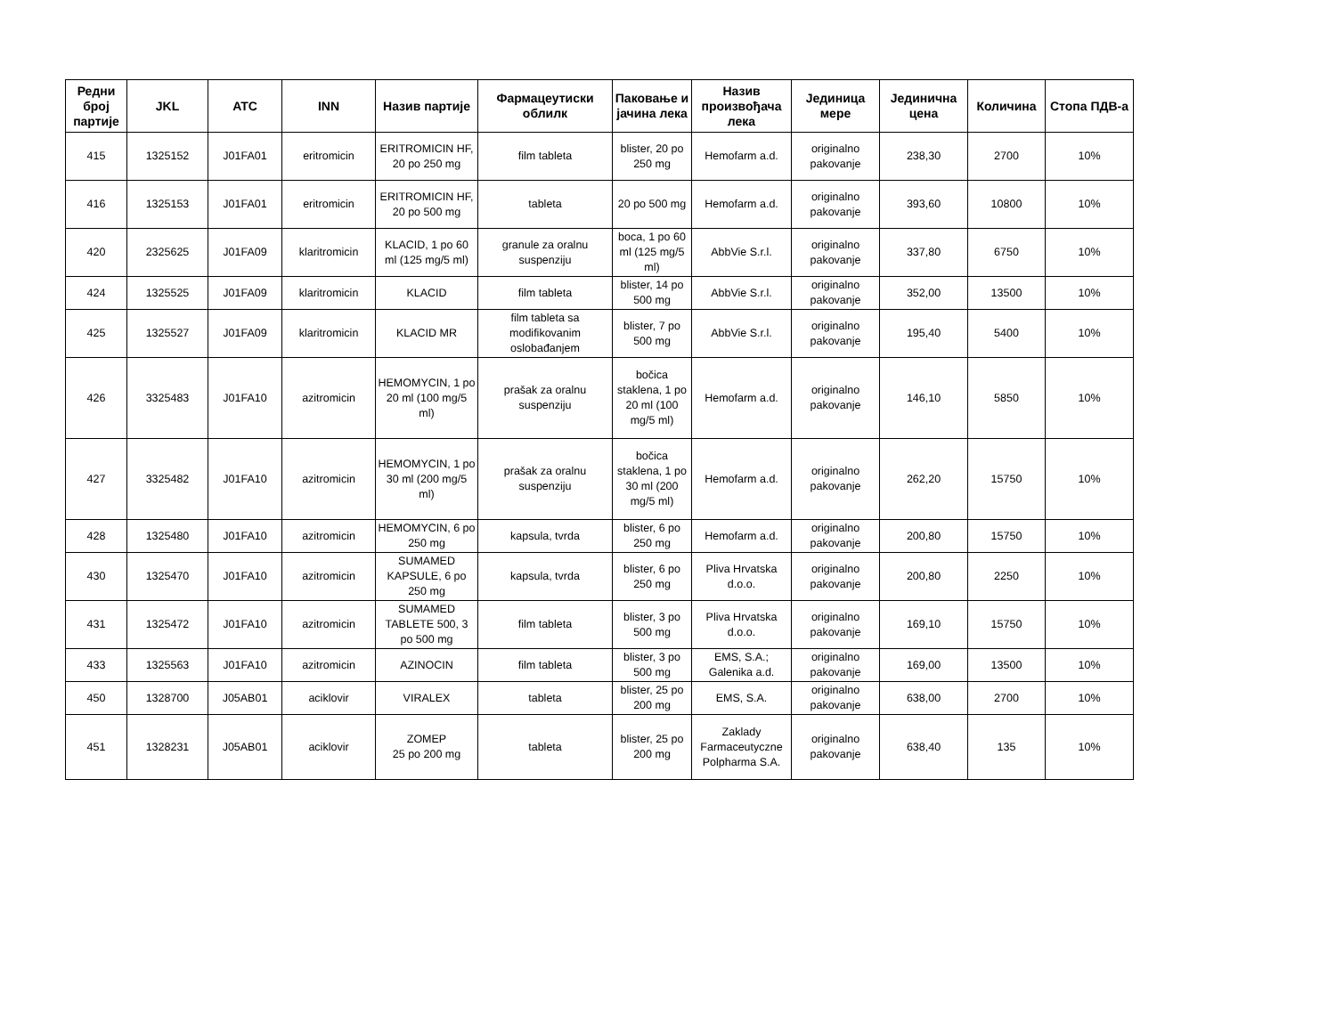| Редни број партије | JKL | ATC | INN | Назив партије | Фармацеутиски облилк | Паковање и јачина лека | Назив произвођача лека | Јединица мере | Јединична цена | Количина | Стопа ПДВ-а |
| --- | --- | --- | --- | --- | --- | --- | --- | --- | --- | --- | --- |
| 415 | 1325152 | J01FA01 | eritromicin | ERITROMICIN HF, 20 po 250 mg | film tableta | blister, 20 po 250 mg | Hemofarm a.d. | originalno pakovanje | 238,30 | 2700 | 10% |
| 416 | 1325153 | J01FA01 | eritromicin | ERITROMICIN HF, 20 po 500 mg | tableta | 20 po 500 mg | Hemofarm a.d. | originalno pakovanje | 393,60 | 10800 | 10% |
| 420 | 2325625 | J01FA09 | klaritromicin | KLACID, 1 po 60 ml (125 mg/5 ml) | granule za oralnu suspenziju | boca, 1 po 60 ml (125 mg/5 ml) | AbbVie S.r.l. | originalno pakovanje | 337,80 | 6750 | 10% |
| 424 | 1325525 | J01FA09 | klaritromicin | KLACID | film tableta | blister, 14 po 500 mg | AbbVie S.r.l. | originalno pakovanje | 352,00 | 13500 | 10% |
| 425 | 1325527 | J01FA09 | klaritromicin | KLACID MR | film tableta sa modifikovanim oslobađanjem | blister, 7 po 500 mg | AbbVie S.r.l. | originalno pakovanje | 195,40 | 5400 | 10% |
| 426 | 3325483 | J01FA10 | azitromicin | HEMOMYCIN, 1 po 20 ml (100 mg/5 ml) | prašak za oralnu suspenziju | bočica staklena, 1 po 20 ml (100 mg/5 ml) | Hemofarm a.d. | originalno pakovanje | 146,10 | 5850 | 10% |
| 427 | 3325482 | J01FA10 | azitromicin | HEMOMYCIN, 1 po 30 ml (200 mg/5 ml) | prašak za oralnu suspenziju | bočica staklena, 1 po 30 ml (200 mg/5 ml) | Hemofarm a.d. | originalno pakovanje | 262,20 | 15750 | 10% |
| 428 | 1325480 | J01FA10 | azitromicin | HEMOMYCIN, 6 po 250 mg | kapsula, tvrda | blister, 6 po 250 mg | Hemofarm a.d. | originalno pakovanje | 200,80 | 15750 | 10% |
| 430 | 1325470 | J01FA10 | azitromicin | SUMAMED KAPSULE, 6 po 250 mg | kapsula, tvrda | blister, 6 po 250 mg | Pliva Hrvatska d.o.o. | originalno pakovanje | 200,80 | 2250 | 10% |
| 431 | 1325472 | J01FA10 | azitromicin | SUMAMED TABLETE 500, 3 po 500 mg | film tableta | blister, 3 po 500 mg | Pliva Hrvatska d.o.o. | originalno pakovanje | 169,10 | 15750 | 10% |
| 433 | 1325563 | J01FA10 | azitromicin | AZINOCIN | film tableta | blister, 3 po 500 mg | EMS, S.A.; Galenika a.d. | originalno pakovanje | 169,00 | 13500 | 10% |
| 450 | 1328700 | J05AB01 | aciklovir | VIRALEX | tableta | blister, 25 po 200 mg | EMS, S.A. | originalno pakovanje | 638,00 | 2700 | 10% |
| 451 | 1328231 | J05AB01 | aciklovir | ZOMEP 25 po 200 mg | tableta | blister, 25 po 200 mg | Zaklady Farmaceutyczne Polpharma S.A. | originalno pakovanje | 638,40 | 135 | 10% |